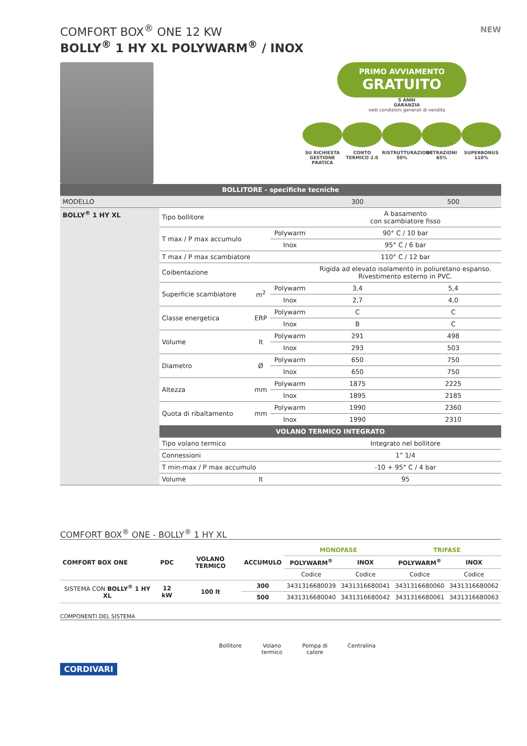NEW
COMFORT BOX<sup>®</sup> ONE 12 KW
BOLLY<sup>®</sup> 1 HY XL POLYWARM<sup>®</sup> / INOX
PRIMO AVVIAMENTO GRATUITO
5 ANNI
GARANZIA
vedi condizioni generali di vendita
SU RICHIESTA GESTIONE PRATICA
CONTO TERMICO 2.0
RISTRUTTURAZIONE 50%
DETRAZIONI 65% SUPERBONUS 110%
| BOLLITORE - specifiche tecniche | | | | | |
| --- | --- | --- | --- | --- | --- |
| MODELLO | | | | 300 | 500 |
| BOLLY<sup>®</sup> 1 HY XL | Tipo bollitore | | | A basamento con scambiatore fisso | |
| | T max / P max accumulo | | Polywarm | 90° C / 10 bar | |
| | | | Inox | 95° C / 6 bar | |
| | T max / P max scambiatore | | | 110° C / 12 bar | |
| | Coibentazione | | | Rigida ad elevato isolamento in poliuretano espanso. Rivestimento esterno in PVC. | |
| | Superficie scambiatore | m<sup>2</sup> | Polywarm | 3,4 | 5,4 |
| | | | Inox | 2,7 | 4,0 |
| | Classe energetica | ERP | Polywarm | C | C |
| | | | Inox | B | C |
| | Volume | lt | Polywarm | 291 | 498 |
| | | | Inox | 293 | 503 |
| | Diametro | Ø | Polywarm | 650 | 750 |
| | | | Inox | 650 | 750 |
| | Altezza | mm | Polywarm | 1875 | 2225 |
| | | | Inox | 1895 | 2185 |
| | Quota di ribaltamento | mm | Polywarm | 1990 | 2360 |
| | | | Inox | 1990 | 2310 |
| | VOLANO TERMICO INTEGRATO | | | | |
| | Tipo volano termico | | | Integrato nel bollitore | |
| | Connessioni | | | 1” 1/4 | |
| | T min-max / P max accumulo | | | -10 + 95° C / 4 bar | |
| | Volume | lt | | 95 | |
COMFORT BOX<sup>®</sup> ONE - BOLLY<sup>®</sup> 1 HY XL
| COMFORT BOX ONE | PDC | VOLANO TERMICO | ACCUMULO | MONOFASE | | TRIFASE | |
| --- | --- | --- | --- | --- | --- | --- | --- |
| | | | | POLYWARM<sup>®</sup> | INOX | POLYWARM<sup>®</sup> | INOX |
| | | | | Codice | Codice | Codice | Codice |
| SISTEMA CON BOLLY<sup>®</sup> 1 HY XL | 12 kW | 100 lt | 300 | 3431316680039 | 3431316680041 | 3431316680060 | 3431316680062 |
| | | | 500 | 3431316680040 | 3431316680042 | 3431316680061 | 3431316680063 |
COMPONENTI DEL SISTEMA
Bollitore Volano
termico Pompa di
calore Centralina
CORDIVARI